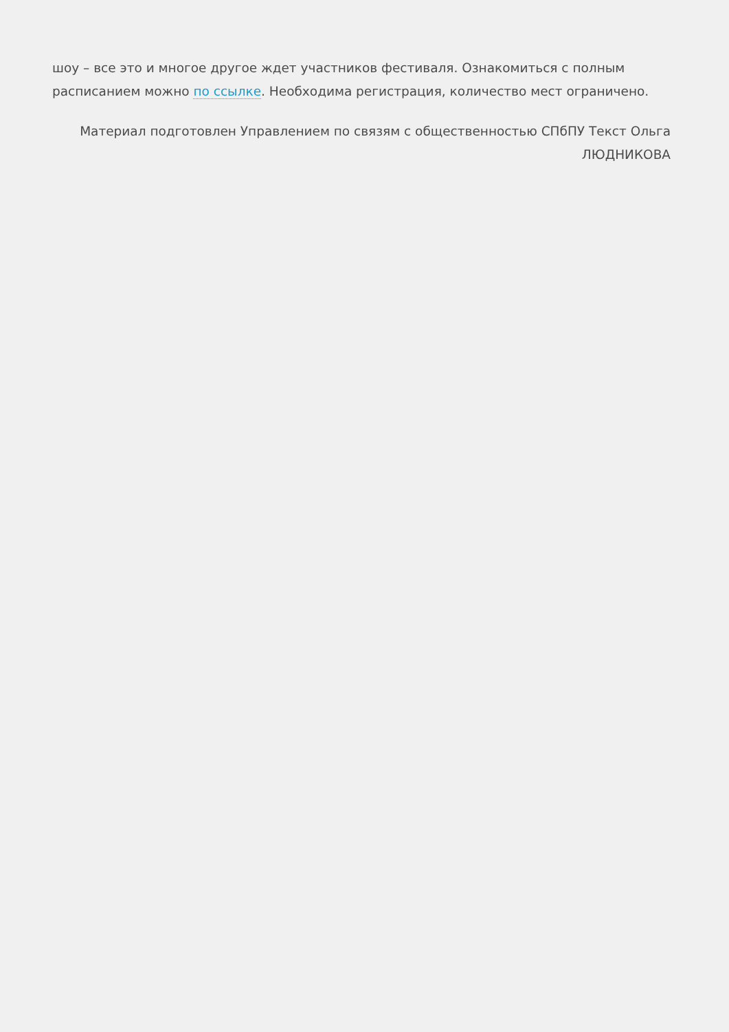шоу – все это и многое другое ждет участников фестиваля. Ознакомиться с полным расписанием можно по ссылке. Необходима регистрация, количество мест ограничено.
Материал подготовлен Управлением по связям с общественностью СПбПУ Текст Ольга ЛЮДНИКОВА